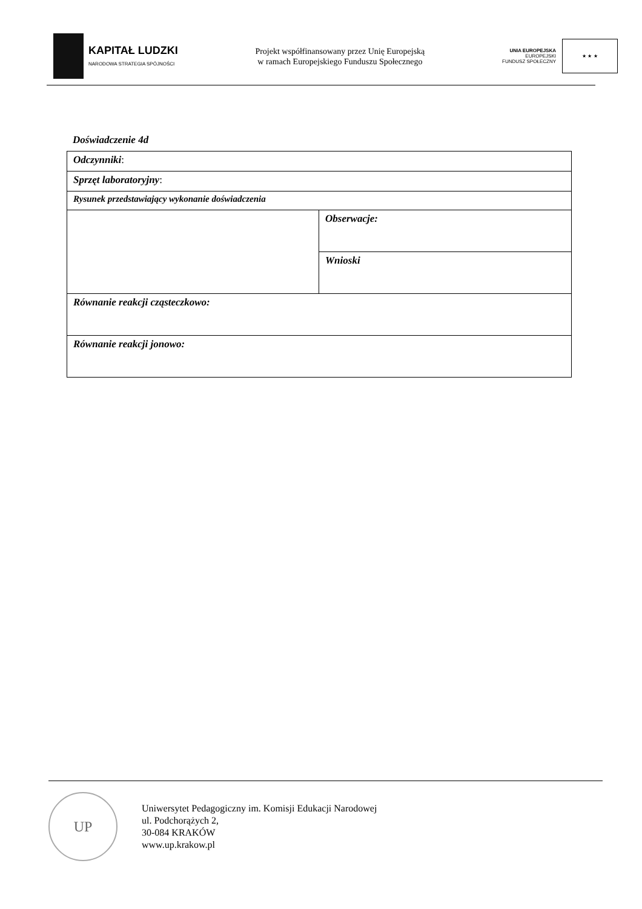KAPITAŁ LUDZKI
NARODOWA STRATEGIA SPÓJNOŚCI
Projekt współfinansowany przez Unię Europejską
w ramach Europejskiego Funduszu Społecznego
UNIA EUROPEJSKA
EUROPEJSKI
FUNDUSZ SPOŁECZNY
★ ★ ★
Doświadczenie 4d
| Odczynniki : | |
| Sprzęt laboratoryjny : | |
| Rysunek przedstawiający wykonanie doświadczenia | |
| | Obserwacje: |
| | Wnioski |
| Równanie reakcji cząsteczkowo: | |
| Równanie reakcji jonowo: | |
UP
Uniwersytet Pedagogiczny im. Komisji Edukacji Narodowej
ul. Podchorążych 2,
30-084 KRAKÓW
www.up.krakow.pl